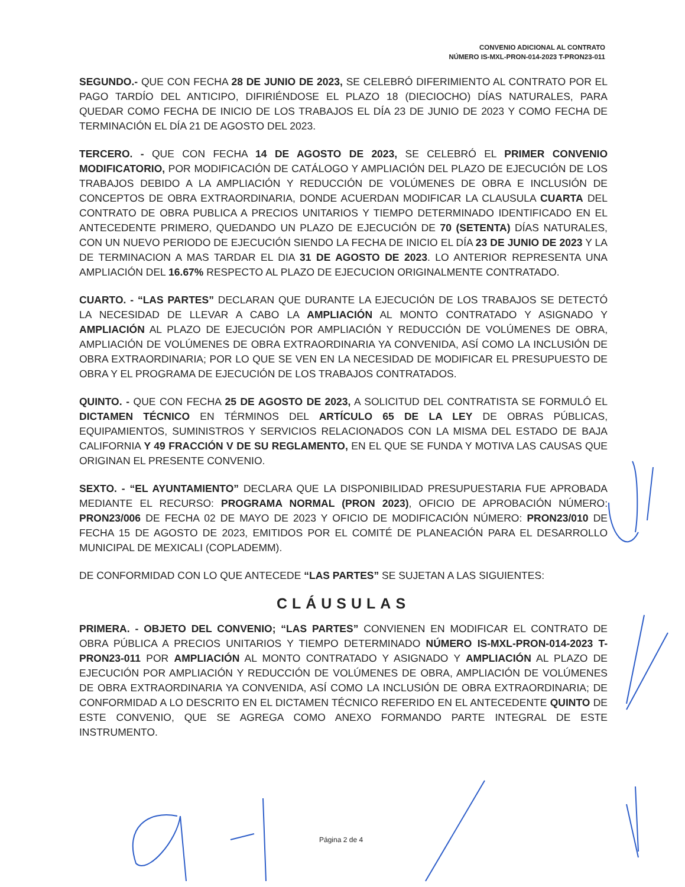CONVENIO ADICIONAL AL CONTRATO
NÚMERO IS-MXL-PRON-014-2023 T-PRON23-011
SEGUNDO.- QUE CON FECHA 28 DE JUNIO DE 2023, SE CELEBRÓ DIFERIMIENTO AL CONTRATO POR EL PAGO TARDÍO DEL ANTICIPO, DIFIRIÉNDOSE EL PLAZO 18 (DIECIOCHO) DÍAS NATURALES, PARA QUEDAR COMO FECHA DE INICIO DE LOS TRABAJOS EL DÍA 23 DE JUNIO DE 2023 Y COMO FECHA DE TERMINACIÓN EL DÍA 21 DE AGOSTO DEL 2023.
TERCERO. - QUE CON FECHA 14 DE AGOSTO DE 2023, SE CELEBRÓ EL PRIMER CONVENIO MODIFICATORIO, POR MODIFICACIÓN DE CATÁLOGO Y AMPLIACIÓN DEL PLAZO DE EJECUCIÓN DE LOS TRABAJOS DEBIDO A LA AMPLIACIÓN Y REDUCCIÓN DE VOLÚMENES DE OBRA E INCLUSIÓN DE CONCEPTOS DE OBRA EXTRAORDINARIA, DONDE ACUERDAN MODIFICAR LA CLAUSULA CUARTA DEL CONTRATO DE OBRA PUBLICA A PRECIOS UNITARIOS Y TIEMPO DETERMINADO IDENTIFICADO EN EL ANTECEDENTE PRIMERO, QUEDANDO UN PLAZO DE EJECUCIÓN DE 70 (SETENTA) DÍAS NATURALES, CON UN NUEVO PERIODO DE EJECUCIÓN SIENDO LA FECHA DE INICIO EL DÍA 23 DE JUNIO DE 2023 Y LA DE TERMINACION A MAS TARDAR EL DIA 31 DE AGOSTO DE 2023. LO ANTERIOR REPRESENTA UNA AMPLIACIÓN DEL 16.67% RESPECTO AL PLAZO DE EJECUCION ORIGINALMENTE CONTRATADO.
CUARTO. - “LAS PARTES” DECLARAN QUE DURANTE LA EJECUCIÓN DE LOS TRABAJOS SE DETECTÓ LA NECESIDAD DE LLEVAR A CABO LA AMPLIACIÓN AL MONTO CONTRATADO Y ASIGNADO Y AMPLIACIÓN AL PLAZO DE EJECUCIÓN POR AMPLIACIÓN Y REDUCCIÓN DE VOLÚMENES DE OBRA, AMPLIACIÓN DE VOLÚMENES DE OBRA EXTRAORDINARIA YA CONVENIDA, ASÍ COMO LA INCLUSIÓN DE OBRA EXTRAORDINARIA; POR LO QUE SE VEN EN LA NECESIDAD DE MODIFICAR EL PRESUPUESTO DE OBRA Y EL PROGRAMA DE EJECUCIÓN DE LOS TRABAJOS CONTRATADOS.
QUINTO. - QUE CON FECHA 25 DE AGOSTO DE 2023, A SOLICITUD DEL CONTRATISTA SE FORMULÓ EL DICTAMEN TÉCNICO EN TÉRMINOS DEL ARTÍCULO 65 DE LA LEY DE OBRAS PÚBLICAS, EQUIPAMIENTOS, SUMINISTROS Y SERVICIOS RELACIONADOS CON LA MISMA DEL ESTADO DE BAJA CALIFORNIA Y 49 FRACCIÓN V DE SU REGLAMENTO, EN EL QUE SE FUNDA Y MOTIVA LAS CAUSAS QUE ORIGINAN EL PRESENTE CONVENIO.
SEXTO. - “EL AYUNTAMIENTO” DECLARA QUE LA DISPONIBILIDAD PRESUPUESTARIA FUE APROBADA MEDIANTE EL RECURSO: PROGRAMA NORMAL (PRON 2023), OFICIO DE APROBACIÓN NÚMERO: PRON23/006 DE FECHA 02 DE MAYO DE 2023 Y OFICIO DE MODIFICACIÓN NÚMERO: PRON23/010 DE FECHA 15 DE AGOSTO DE 2023, EMITIDOS POR EL COMITÉ DE PLANEACIÓN PARA EL DESARROLLO MUNICIPAL DE MEXICALI (COPLADEMM).
DE CONFORMIDAD CON LO QUE ANTECEDE “LAS PARTES” SE SUJETAN A LAS SIGUIENTES:
CLÁUSULAS
PRIMERA. - OBJETO DEL CONVENIO; “LAS PARTES” CONVIENEN EN MODIFICAR EL CONTRATO DE OBRA PÚBLICA A PRECIOS UNITARIOS Y TIEMPO DETERMINADO NÚMERO IS-MXL-PRON-014-2023 T-PRON23-011 POR AMPLIACIÓN AL MONTO CONTRATADO Y ASIGNADO Y AMPLIACIÓN AL PLAZO DE EJECUCIÓN POR AMPLIACIÓN Y REDUCCIÓN DE VOLÚMENES DE OBRA, AMPLIACIÓN DE VOLÚMENES DE OBRA EXTRAORDINARIA YA CONVENIDA, ASÍ COMO LA INCLUSIÓN DE OBRA EXTRAORDINARIA; DE CONFORMIDAD A LO DESCRITO EN EL DICTAMEN TÉCNICO REFERIDO EN EL ANTECEDENTE QUINTO DE ESTE CONVENIO, QUE SE AGREGA COMO ANEXO FORMANDO PARTE INTEGRAL DE ESTE INSTRUMENTO.
Página 2 de 4